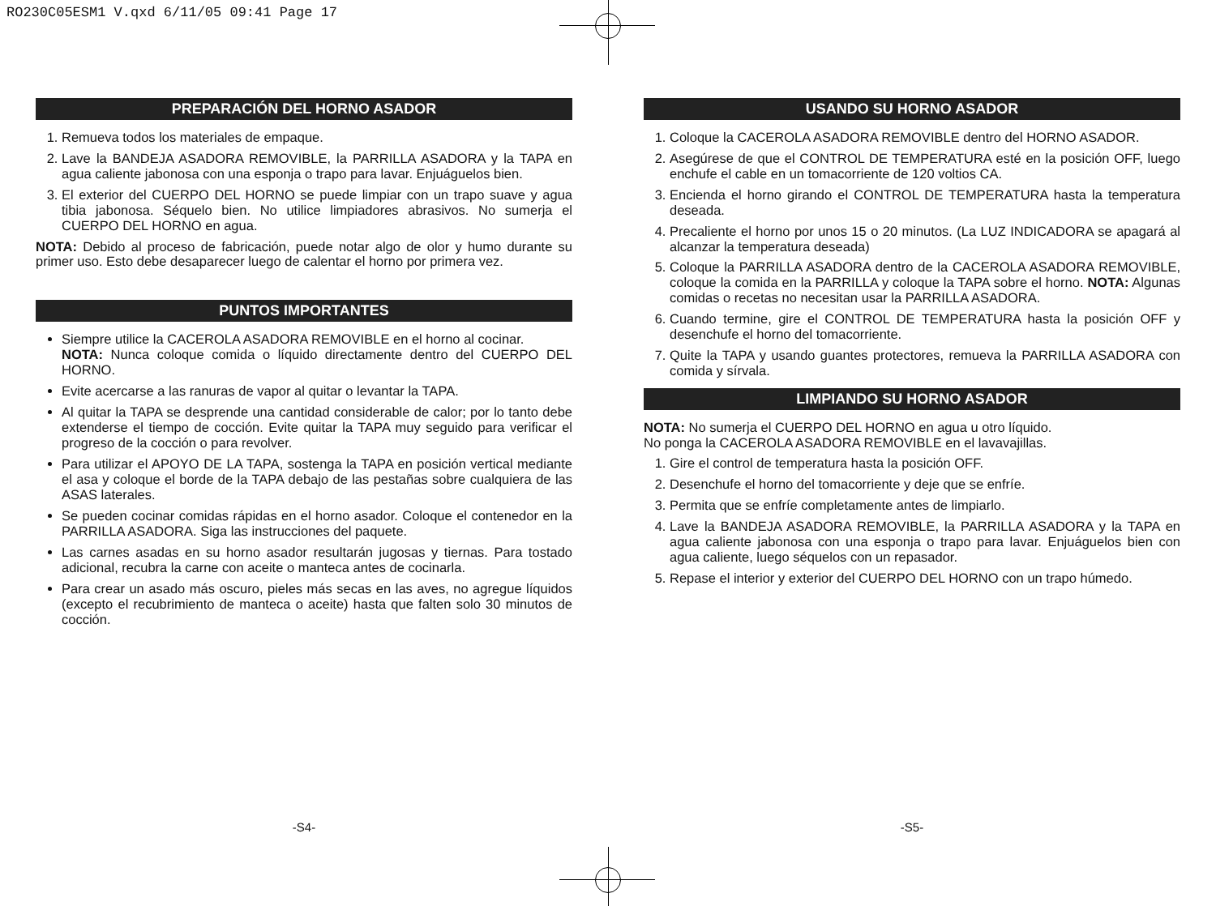RO230C05ESM1 V.qxd 6/11/05 09:41 Page 17
PREPARACIÓN DEL HORNO ASADOR
1. Remueva todos los materiales de empaque.
2. Lave la BANDEJA ASADORA REMOVIBLE, la PARRILLA ASADORA y la TAPA en agua caliente jabonosa con una esponja o trapo para lavar. Enjuáguelos bien.
3. El exterior del CUERPO DEL HORNO se puede limpiar con un trapo suave y agua tibia jabonosa. Séquelo bien. No utilice limpiadores abrasivos. No sumerja el CUERPO DEL HORNO en agua.
NOTA: Debido al proceso de fabricación, puede notar algo de olor y humo durante su primer uso. Esto debe desaparecer luego de calentar el horno por primera vez.
PUNTOS IMPORTANTES
Siempre utilice la CACEROLA ASADORA REMOVIBLE en el horno al cocinar.
NOTA: Nunca coloque comida o líquido directamente dentro del CUERPO DEL HORNO.
Evite acercarse a las ranuras de vapor al quitar o levantar la TAPA.
Al quitar la TAPA se desprende una cantidad considerable de calor; por lo tanto debe extenderse el tiempo de cocción. Evite quitar la TAPA muy seguido para verificar el progreso de la cocción o para revolver.
Para utilizar el APOYO DE LA TAPA, sostenga la TAPA en posición vertical mediante el asa y coloque el borde de la TAPA debajo de las pestañas sobre cualquiera de las ASAS laterales.
Se pueden cocinar comidas rápidas en el horno asador. Coloque el contenedor en la PARRILLA ASADORA. Siga las instrucciones del paquete.
Las carnes asadas en su horno asador resultarán jugosas y tiernas. Para tostado adicional, recubra la carne con aceite o manteca antes de cocinarla.
Para crear un asado más oscuro, pieles más secas en las aves, no agregue líquidos (excepto el recubrimiento de manteca o aceite) hasta que falten solo 30 minutos de cocción.
USANDO SU HORNO ASADOR
1. Coloque la CACEROLA ASADORA REMOVIBLE dentro del HORNO ASADOR.
2. Asegúrese de que el CONTROL DE TEMPERATURA esté en la posición OFF, luego enchufe el cable en un tomacorriente de 120 voltios CA.
3. Encienda el horno girando el CONTROL DE TEMPERATURA hasta la temperatura deseada.
4. Precaliente el horno por unos 15 o 20 minutos. (La LUZ INDICADORA se apagará al alcanzar la temperatura deseada)
5. Coloque la PARRILLA ASADORA dentro de la CACEROLA ASADORA REMOVIBLE, coloque la comida en la PARRILLA y coloque la TAPA sobre el horno. NOTA: Algunas comidas o recetas no necesitan usar la PARRILLA ASADORA.
6. Cuando termine, gire el CONTROL DE TEMPERATURA hasta la posición OFF y desenchufe el horno del tomacorriente.
7. Quite la TAPA y usando guantes protectores, remueva la PARRILLA ASADORA con comida y sírvala.
LIMPIANDO SU HORNO ASADOR
NOTA: No sumerja el CUERPO DEL HORNO en agua u otro líquido.
No ponga la CACEROLA ASADORA REMOVIBLE en el lavavajillas.
1. Gire el control de temperatura hasta la posición OFF.
2. Desenchufe el horno del tomacorriente y deje que se enfríe.
3. Permita que se enfríe completamente antes de limpiarlo.
4. Lave la BANDEJA ASADORA REMOVIBLE, la PARRILLA ASADORA y la TAPA en agua caliente jabonosa con una esponja o trapo para lavar. Enjuáguelos bien con agua caliente, luego séquelos con un repasador.
5. Repase el interior y exterior del CUERPO DEL HORNO con un trapo húmedo.
-S4- -S5-